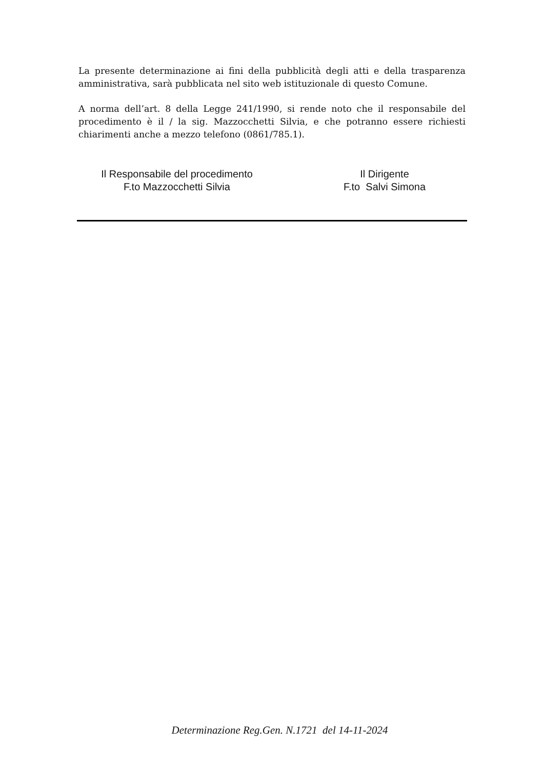La presente determinazione ai fini della pubblicità degli atti e della trasparenza amministrativa, sarà pubblicata nel sito web istituzionale di questo Comune.
A norma dell’art. 8 della Legge 241/1990, si rende noto che il responsabile del procedimento è il / la sig. Mazzocchetti Silvia, e che potranno essere richiesti chiarimenti anche a mezzo telefono (0861/785.1).
Il Responsabile del procedimento
F.to Mazzocchetti Silvia
Il Dirigente
F.to Salvi Simona
Determinazione Reg.Gen. N.1721 del 14-11-2024